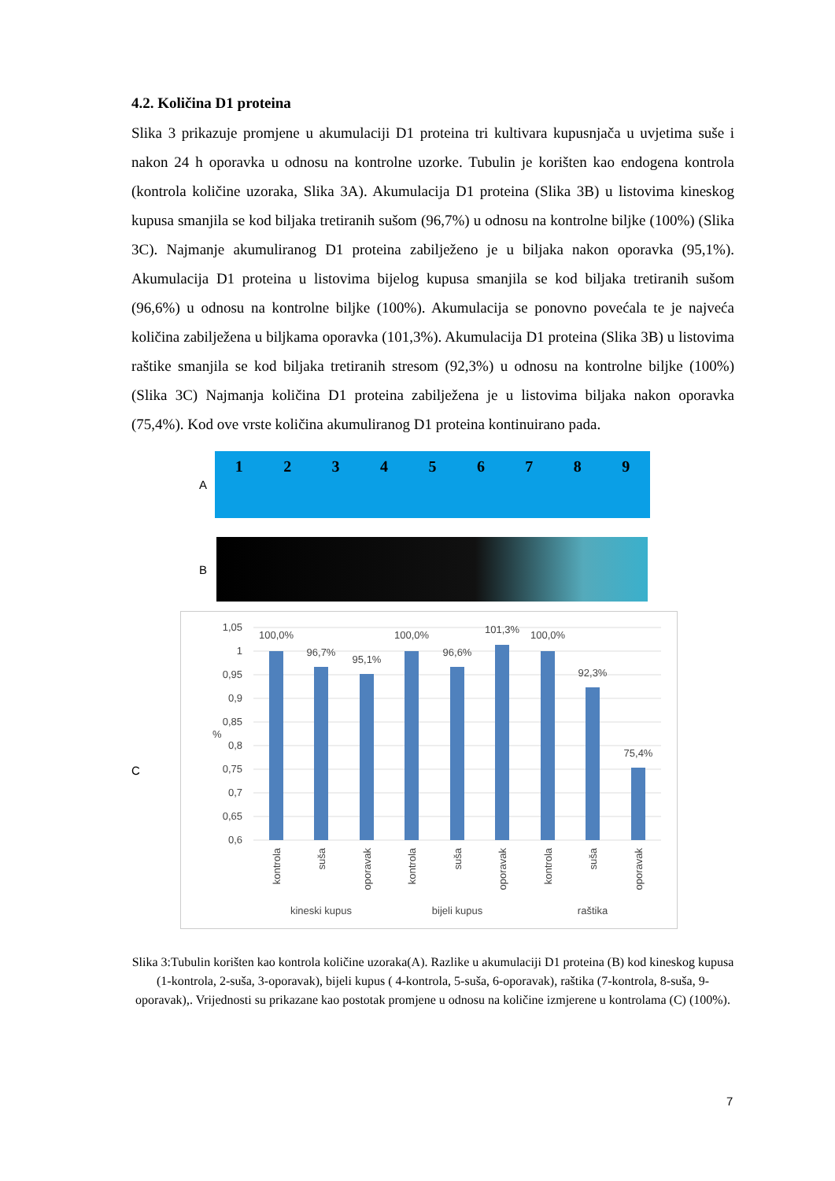4.2. Količina D1 proteina
Slika 3 prikazuje promjene u akumulaciji D1 proteina tri kultivara kupusnjača u uvjetima suše i nakon 24 h oporavka u odnosu na kontrolne uzorke. Tubulin je korišten kao endogena kontrola (kontrola količine uzoraka, Slika 3A). Akumulacija D1 proteina (Slika 3B) u listovima kineskog kupusa smanjila se kod biljaka tretiranih sušom (96,7%) u odnosu na kontrolne biljke (100%) (Slika 3C). Najmanje akumuliranog D1 proteina zabilježeno je u biljaka nakon oporavka (95,1%). Akumulacija D1 proteina u listovima bijelog kupusa smanjila se kod biljaka tretiranih sušom (96,6%) u odnosu na kontrolne biljke (100%). Akumulacija se ponovno povećala te je najveća količina zabilježena u biljkama oporavka (101,3%). Akumulacija D1 proteina (Slika 3B) u listovima raštike smanjila se kod biljaka tretiranih stresom (92,3%) u odnosu na kontrolne biljke (100%) (Slika 3C) Najmanja količina D1 proteina zabilježena je u listovima biljaka nakon oporavka (75,4%). Kod ove vrste količina akumuliranog D1 proteina kontinuirano pada.
A
123456789
B
C
1,05
1
0,95
0,9
0,85
0,8
0,75
0,7
0,65
0,6
%
100,0%
96,7%
95,1%
100,0%
96,6%
101,3%
100,0%
92,3%
75,4%
kineski kupus
bijeli kupus
raštika
kontrola
suša
oporavak
kontrola
suša
oporavak
kontrola
suša
oporavak
Slika 3:Tubulin korišten kao kontrola količine uzoraka(A). Razlike u akumulaciji D1 proteina (B) kod kineskog kupusa (1-kontrola, 2-suša, 3-oporavak), bijeli kupus ( 4-kontrola, 5-suša, 6-oporavak), raštika (7-kontrola, 8-suša, 9-oporavak),. Vrijednosti su prikazane kao postotak promjene u odnosu na količine izmjerene u kontrolama (C) (100%).
7